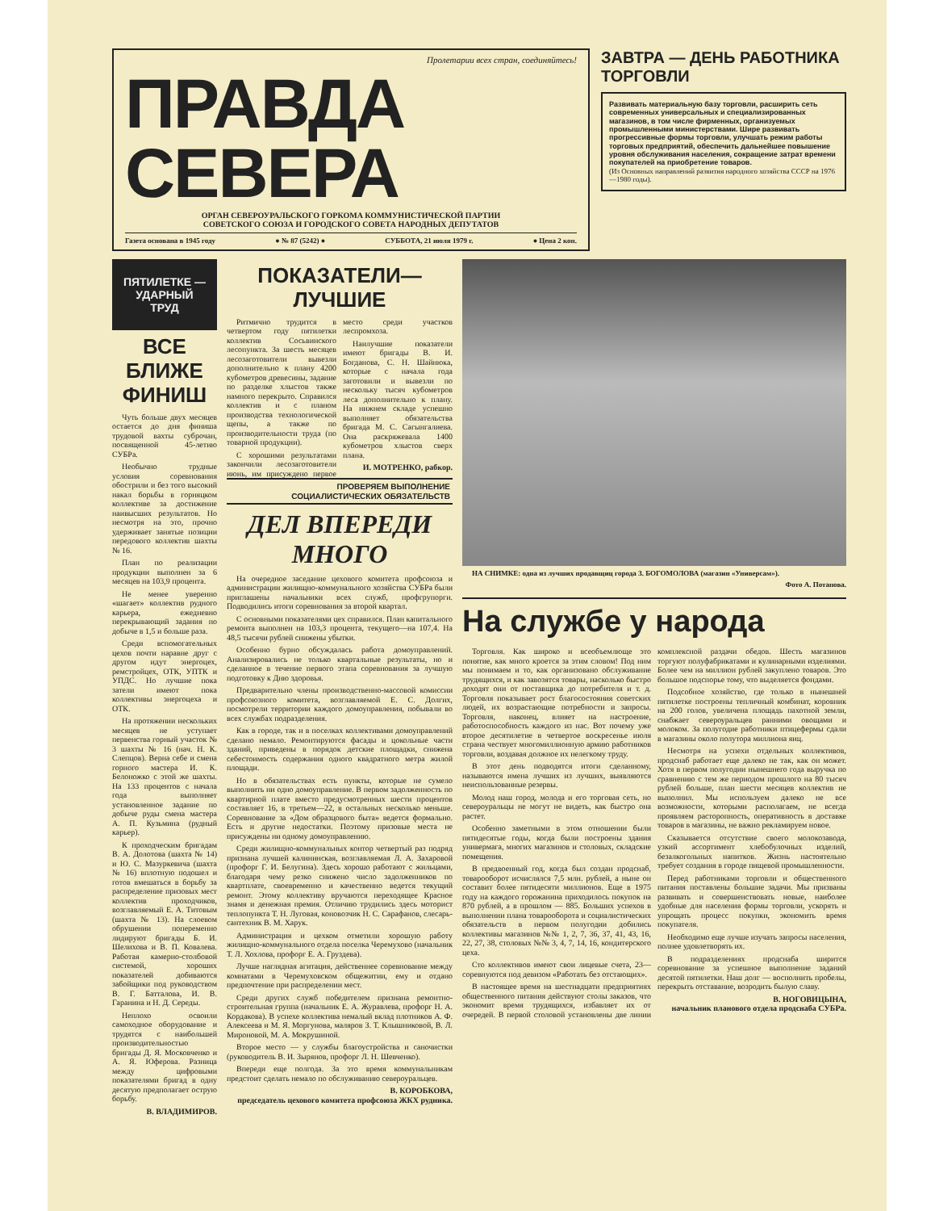Пролетарии всех стран, соединяйтесь!
ПРАВДА СЕВЕРА
ОРГАН СЕВЕРОУРАЛЬСКОГО ГОРКОМА КОММУНИСТИЧЕСКОЙ ПАРТИИ
СОВЕТСКОГО СОЮЗА И ГОРОДСКОГО СОВЕТА НАРОДНЫХ ДЕПУТАТОВ
Газета основана в 1945 году ● № 87 (5242) ● СУББОТА, 21 июля 1979 г. ● Цена 2 коп.
ЗАВТРА — ДЕНЬ РАБОТНИКА ТОРГОВЛИ
Развивать материальную базу торговли, расширить сеть современных универсальных и специализированных магазинов, в том числе фирменных, организуемых промышленными министерствами. Шире развивать прогрессивные формы торговли, улучшать режим работы торговых предприятий, обеспечить дальнейшее повышение уровня обслуживания населения, сокращение затрат времени покупателей на приобретение товаров.
(Из Основных направлений развития народного хозяйства СССР на 1976—1980 годы).
ПЯТИЛЕТКЕ —
УДАРНЫЙ
ТРУД
ВСЕ БЛИЖЕ ФИНИШ
Чуть больше двух месяцев остается до дня финиша трудовой вахты суброчан, посвященной 45-летию СУБРа.
Необычно трудные условия соревнования обострили и без того высокий накал борьбы в горняцком коллективе за достижение наивысших результатов. Но несмотря на это, прочно удерживает занятые позиции передового коллектив шахты № 16.
План по реализации продукции выполнен за 6 месяцев на 103,9 процента.
Не менее уверенно «шагает» коллектив рудного карьера, ежедневно перекрывающий задания по добыче в 1,5 и больше раза.
Среди вспомогательных цехов почти наравне друг с другом идут энергоцех, ремстройцех, ОТК, УПТК и УПДС. Но лучшие пока затели имеют пока коллективы энергоцеха и ОТК.
На протяжении нескольких месяцев не уступает первенства горный участок № 3 шахты № 16 (нач. Н. К. Слепцов). Верна себе и смена горного мастера И. К. Белоножко с этой же шахты. На 133 процентов с начала года выполняет установленное задание по добыче руды смена мастера А. П. Кузьмина (рудный карьер).
К проходческим бригадам В. А. Долотова (шахта № 14) и Ю. С. Мазуркевича (шахта № 16) вплотную подошел и готов вмешаться в борьбу за распределение призовых мест коллектив проходчиков, возглавляемый Е. А. Титовым (шахта № 13). На слоевом обрушении попеременно лидируют бригады Б. И. Шелихова и В. П. Ковалева. Работая камерно-столбовой системой, хороших показателей добиваются забойщики под руководством В. Г. Батталова, И. В. Гаранина и Н. Д. Середы.
Неплохо освоили самоходное оборудование и трудятся с наибольшей производительностью бригады Д. Я. Московченко и А. Я. Юферова. Разница между цифровыми показателями бригад в одну десятую предполагает острую борьбу.
В. ВЛАДИМИРОВ.
ПОКАЗАТЕЛИ—ЛУЧШИЕ
Ритмично трудится в четвертом году пятилетки коллектив Сосьвинского лесопункта. За шесть месяцев лесозаготовители вывезли дополнительно к плану 4200 кубометров древесины, задание по разделке хлыстов также намного перекрыто. Справился коллектив и с планом производства технологической щепы, а также по производительности труда (по товарной продукции).
С хорошими результатами закончили лесозаготовители июнь, им присуждено первое место среди участков леспромхоза.
Наилучшие показатели имеют бригады В. И. Богданова, С. Н. Шайнюка, которые с начала года заготовили и вывезли по нескольку тысяч кубометров леса дополнительно к плану. На нижнем складе успешно выполняет обязательства бригада М. С. Сагынгалиева. Она раскряжевала 1400 кубометров хлыстов сверх плана.
И. МОТРЕНКО, рабкор.
ПРОВЕРЯЕМ ВЫПОЛНЕНИЕ
СОЦИАЛИСТИЧЕСКИХ ОБЯЗАТЕЛЬСТВ
ДЕЛ ВПЕРЕДИ МНОГО
На очередное заседание цехового комитета профсоюза и администрации жилищно-коммунального хозяйства СУБРа были приглашены начальники всех служб, профгрупорги. Подводились итоги соревнования за второй квартал.
С основными показателями цех справился. План капитального ремонта выполнен на 103,3 процента, текущего—на 107,4. На 48,5 тысячи рублей снижены убытки.
Особенно бурно обсуждалась работа домоуправлений. Анализировались не только квартальные результаты, но и сделанное в течение первого этапа соревнования за лучшую подготовку к Дню здоровья.
Предварительно члены производственно-массовой комиссии профсоюзного комитета, возглавляемой Е. С. Долгих, посмотрели территории каждого домоуправления, побывали во всех службах подразделения.
Как в городе, так и в поселках коллективами домоуправлений сделано немало. Ремонтируются фасады и цокольные части зданий, приведены в порядок детские площадки, снижена себестоимость содержания одного квадратного метра жилой площади.
Но в обязательствах есть пункты, которые не сумело выполнить ни одно домоуправление. В первом задолженность по квартирной плате вместо предусмотренных шести процентов составляет 16, в третьем—22, в остальных несколько меньше. Соревнование за «Дом образцового быта» ведется формально. Есть и другие недостатки. Поэтому призовые места не присуждены ни одному домоуправлению.
Среди жилищно-коммунальных контор четвертый раз подряд признана лучшей калининская, возглавляемая Л. А. Захаровой (профорг Г. И. Белугина). Здесь хорошо работают с жильцами, благодаря чему резко снижено число задолженников по квартплате, своевременно и качественно ведется текущий ремонт. Этому коллективу вручаются переходящее Красное знамя и денежная премия. Отличию трудились здесь моторист теплопункта Т. Н. Луговая, коновозчик Н. С. Сарафанов, слесарь-сантехник В. М. Харук.
Администрация и цехком отметили хорошую работу жилищно-коммунального отдела поселка Черемухово (начальник Т. Л. Хохлова, профорг Е. А. Груздева).
Лучше наглядная агитация, действеннее соревнование между комнатами в Черемуховском общежитии, ему и отдано предпочтение при распределении мест.
Среди других служб победителем признана ремонтно-строительная группа (начальник Е. А. Журавлева, профорг Н. А. Кордакова). В успехе коллектива немалый вклад плотников А. Ф. Алексеева и М. Я. Моргунова, маляров З. Т. Клышниковой, В. Л. Мироновой, М. А. Мокрушиной.
Второе место — у службы благоустройства и саночистки (руководитель В. И. Зырянов, профорг Л. Н. Шевченко).
Впереди еще полгода. За это время коммунальникам предстоит сделать немало по обслуживанию североуральцев.
В. КОРОБКОВА,
председатель цехового комитета профсоюза ЖКХ рудника.
НА СНИМКЕ: одна из лучших продавщиц города З. БОГОМОЛОВА (магазин «Универсам»).
Фото А. Потапова.
На службе у народа
Торговля. Как широко и всеобъемлюще это понятие, как много кроется за этим словом! Под ним мы понимаем и то, как организовано обслуживание трудящихся, и как завозятся товары, насколько быстро доходят они от поставщика до потребителя и т. д. Торговля показывает рост благосостояния советских людей, их возрастающие потребности и запросы. Торговля, наконец, влияет на настроение, работоспособность каждого из нас. Вот почему уже второе десятилетие в четвертое воскресенье июля страна чествует многомиллионную армию работников торговли, воздавая должное их нелегкому труду.
В этот день подводятся итоги сделанному, называются имена лучших из лучших, выявляются неиспользованные резервы.
Молод наш город, молода и его торговая сеть, но североуральцы не могут не видеть, как быстро она растет.
Особенно заметными в этом отношении были пятидесятые годы, когда были построены здания универмага, многих магазинов и столовых, складские помещения.
В предвоенный год, когда был создан продснаб, товарооборот исчислялся 7,5 млн. рублей, а ныне он составит более пятидесяти миллионов. Еще в 1975 году на каждого горожанина приходилось покупок на 870 рублей, а в прошлом — 885. Больших успехов в выполнении плана товарооборота и социалистических обязательств в первом полугодии добились коллективы магазинов №№ 1, 2, 7, 36, 37, 41, 43, 16, 22, 27, 38, столовых №№ 3, 4, 7, 14, 16, кондитерского цеха.
Сто коллективов имеют свои лицевые счета, 23—соревнуются под девизом «Работать без отстающих».
В настоящее время на шестнадцати предприятиях общественного питания действуют столы заказов, что экономит время трудящихся, избавляет их от очередей. В первой столовой установлены две линии комплексной раздачи обедов. Шесть магазинов торгуют полуфабрикатами и кулинарными изделиями. Более чем на миллион рублей закуплено товаров. Это большое подспорье тому, что выделяется фондами.
Подсобное хозяйство, где только в нынешней пятилетке построены тепличный комбинат, коровник на 200 голов, увеличена площадь пахотной земли, снабжает североуральцев ранними овощами и молоком. За полугодие работники птицефермы сдали в магазины около полутора миллиона яиц.
Несмотря на успехи отдельных коллективов, продснаб работает еще далеко не так, как он может. Хотя в первом полугодии нынешнего года выручка по сравнению с тем же периодом прошлого на 80 тысяч рублей больше, план шести месяцев коллектив не выполнил. Мы используем далеко не все возможности, которыми располагаем, не всегда проявляем расторопность, оперативность в доставке товаров в магазины, не важно рекламируем новое.
Сказывается отсутствие своего молокозавода, узкий ассортимент хлебобулочных изделий, безалкогольных напитков. Жизнь настоятельно требует создания в городе пищевой промышленности.
Перед работниками торговли и общественного питания поставлены большие задачи. Мы призваны развивать и совершенствовать новые, наиболее удобные для населения формы торговли, ускорять и упрощать процесс покупки, экономить время покупателя.
Необходимо еще лучше изучать запросы населения, полнее удовлетворять их.
В подразделениях продснаба ширится соревнование за успешное выполнение заданий десятой пятилетки. Наш долг — восполнить пробелы, перекрыть отставание, возродить былую славу.
В. НОГОВИЦЫНА,
начальник планового отдела продснаба СУБРа.